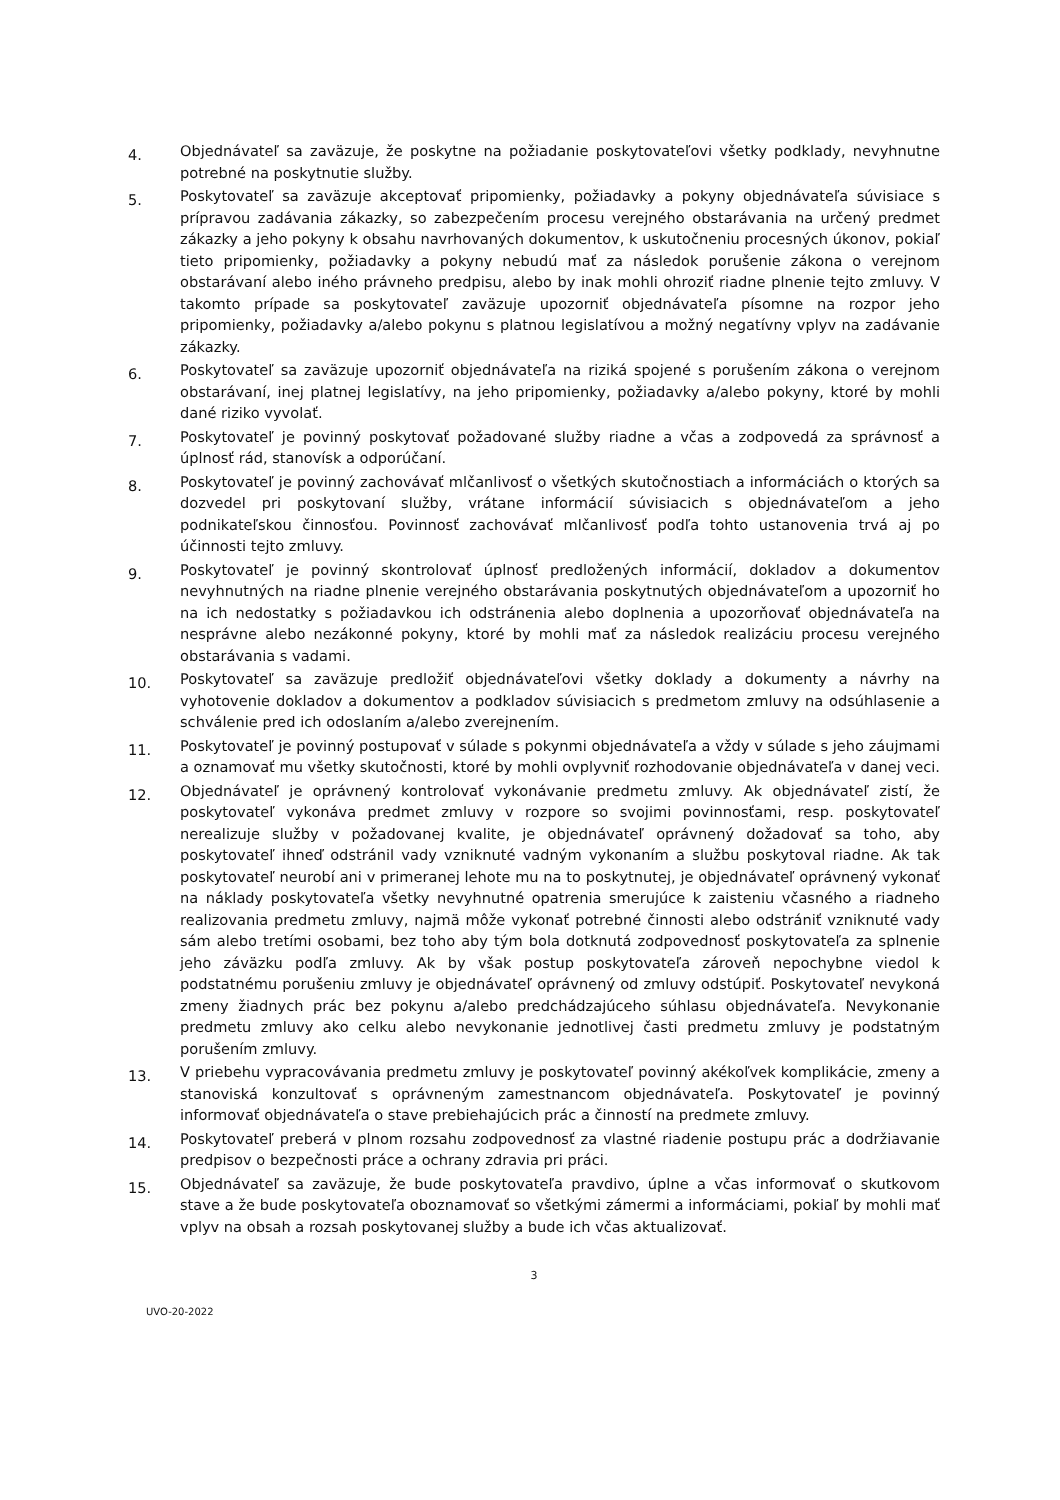4.
Objednávateľ sa zaväzuje, že poskytne na požiadanie poskytovateľovi všetky podklady, nevyhnutne potrebné na poskytnutie služby.
5.
Poskytovateľ sa zaväzuje akceptovať pripomienky, požiadavky a pokyny objednávateľa súvisiace s prípravou zadávania zákazky, so zabezpečením procesu verejného obstarávania na určený predmet zákazky a jeho pokyny k obsahu navrhovaných dokumentov, k uskutočneniu procesných úkonov, pokiaľ tieto pripomienky, požiadavky a pokyny nebudú mať za následok porušenie zákona o verejnom obstarávaní alebo iného právneho predpisu, alebo by inak mohli ohroziť riadne plnenie tejto zmluvy. V takomto prípade sa poskytovateľ zaväzuje upozorniť objednávateľa písomne na rozpor jeho pripomienky, požiadavky a/alebo pokynu s platnou legislatívou a možný negatívny vplyv na zadávanie zákazky.
6.
Poskytovateľ sa zaväzuje upozorniť objednávateľa na riziká spojené s porušením zákona o verejnom obstarávaní, inej platnej legislatívy, na jeho pripomienky, požiadavky a/alebo pokyny, ktoré by mohli dané riziko vyvolať.
7.
Poskytovateľ je povinný poskytovať požadované služby riadne a včas a zodpovedá za správnosť a úplnosť rád, stanovísk a odporúčaní.
8.
Poskytovateľ je povinný zachovávať mlčanlivosť o všetkých skutočnostiach a informáciách o ktorých sa dozvedel pri poskytovaní služby, vrátane informácií súvisiacich s objednávateľom a jeho podnikateľskou činnosťou. Povinnosť zachovávať mlčanlivosť podľa tohto ustanovenia trvá aj po účinnosti tejto zmluvy.
9.
Poskytovateľ je povinný skontrolovať úplnosť predložených informácií, dokladov a dokumentov nevyhnutných na riadne plnenie verejného obstarávania poskytnutých objednávateľom a upozorniť ho na ich nedostatky s požiadavkou ich odstránenia alebo doplnenia a upozorňovať objednávateľa na nesprávne alebo nezákonné pokyny, ktoré by mohli mať za následok realizáciu procesu verejného obstarávania s vadami.
10.
Poskytovateľ sa zaväzuje predložiť objednávateľovi všetky doklady a dokumenty a návrhy na vyhotovenie dokladov a dokumentov a podkladov súvisiacich s predmetom zmluvy na odsúhlasenie a schválenie pred ich odoslaním a/alebo zverejnením.
11.
Poskytovateľ je povinný postupovať v súlade s pokynmi objednávateľa a vždy v súlade s jeho záujmami a oznamovať mu všetky skutočnosti, ktoré by mohli ovplyvniť rozhodovanie objednávateľa v danej veci.
12.
Objednávateľ je oprávnený kontrolovať vykonávanie predmetu zmluvy. Ak objednávateľ zistí, že poskytovateľ vykonáva predmet zmluvy v rozpore so svojimi povinnosťami, resp. poskytovateľ nerealizuje služby v požadovanej kvalite, je objednávateľ oprávnený dožadovať sa toho, aby poskytovateľ ihneď odstránil vady vzniknuté vadným vykonaním a službu poskytoval riadne. Ak tak poskytovateľ neurobí ani v primeranej lehote mu na to poskytnutej, je objednávateľ oprávnený vykonať na náklady poskytovateľa všetky nevyhnutné opatrenia smerujúce k zaisteniu včasného a riadneho realizovania predmetu zmluvy, najmä môže vykonať potrebné činnosti alebo odstrániť vzniknuté vady sám alebo tretími osobami, bez toho aby tým bola dotknutá zodpovednosť poskytovateľa za splnenie jeho záväzku podľa zmluvy. Ak by však postup poskytovateľa zároveň nepochybne viedol k podstatnému porušeniu zmluvy je objednávateľ oprávnený od zmluvy odstúpiť. Poskytovateľ nevykoná zmeny žiadnych prác bez pokynu a/alebo predchádzajúceho súhlasu objednávateľa. Nevykonanie predmetu zmluvy ako celku alebo nevykonanie jednotlivej časti predmetu zmluvy je podstatným porušením zmluvy.
13.
V priebehu vypracovávania predmetu zmluvy je poskytovateľ povinný akékoľvek komplikácie, zmeny a stanoviská konzultovať s oprávneným zamestnancom objednávateľa. Poskytovateľ je povinný informovať objednávateľa o stave prebiehajúcich prác a činností na predmete zmluvy.
14.
Poskytovateľ preberá v plnom rozsahu zodpovednosť za vlastné riadenie postupu prác a dodržiavanie predpisov o bezpečnosti práce a ochrany zdravia pri práci.
15.
Objednávateľ sa zaväzuje, že bude poskytovateľa pravdivo, úplne a včas informovať o skutkovom stave a že bude poskytovateľa oboznamovať so všetkými zámermi a informáciami, pokiaľ by mohli mať vplyv na obsah a rozsah poskytovanej služby a bude ich včas aktualizovať.
3
UVO-20-2022